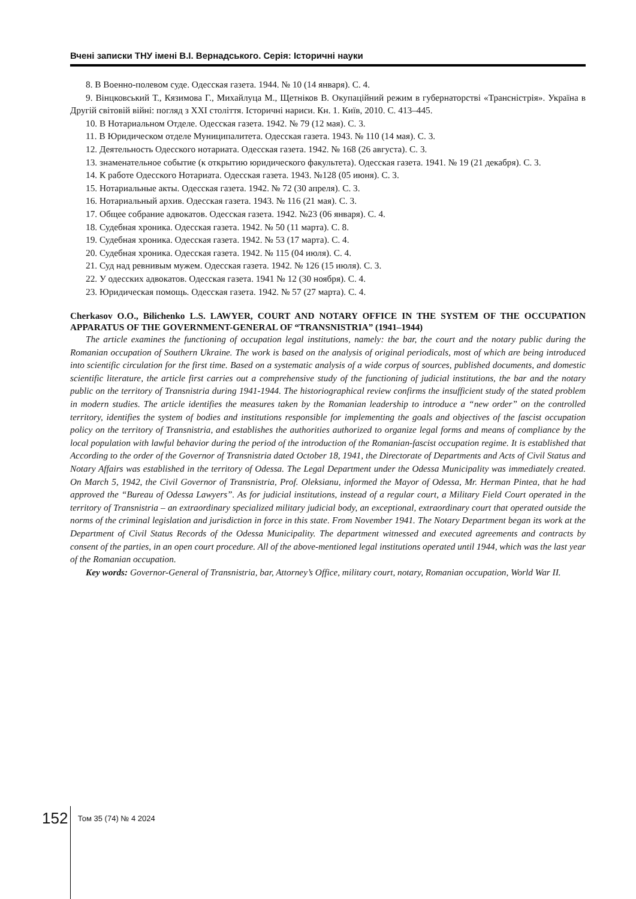Вчені записки ТНУ імені В.І. Вернадського. Серія: Історичні науки
8. В Военно-полевом суде. Одесская газета. 1944. № 10 (14 января). С. 4.
9. Вінцковський Т., Кязимова Г., Михайлуца М., Щетніков В. Окупаційний режим в губернаторстві «Трансністрія». Україна в Другій світовій війні: погляд з XXI століття. Історичні нариси. Кн. 1. Київ, 2010. С. 413–445.
10. В Нотариальном Отделе. Одесская газета. 1942. № 79 (12 мая). С. 3.
11. В Юридическом отделе Муниципалитета. Одесская газета. 1943. № 110 (14 мая). С. 3.
12. Деятельность Одесского нотариата. Одесская газета. 1942. № 168 (26 августа). С. 3.
13. знаменательное событие (к открытию юридического факультета). Одесская газета. 1941. № 19 (21 декабря). С. 3.
14. К работе Одесского Нотариата. Одесская газета. 1943. №128 (05 июня). С. 3.
15. Нотариальные акты. Одесская газета. 1942. № 72 (30 апреля). С. 3.
16. Нотариальный архив. Одесская газета. 1943. № 116 (21 мая). С. 3.
17. Общее собрание адвокатов. Одесская газета. 1942. №23 (06 января). С. 4.
18. Судебная хроника. Одесская газета. 1942. № 50 (11 марта). С. 8.
19. Судебная хроника. Одесская газета. 1942. № 53 (17 марта). С. 4.
20. Судебная хроника. Одесская газета. 1942. № 115 (04 июля). С. 4.
21. Суд над ревнивым мужем. Одесская газета. 1942. № 126 (15 июля). С. 3.
22. У одесских адвокатов. Одесская газета. 1941 № 12 (30 ноября). С. 4.
23. Юридическая помощь. Одесская газета. 1942. № 57 (27 марта). С. 4.
Cherkasov O.O., Bilichenko L.S. LAWYER, COURT AND NOTARY OFFICE IN THE SYSTEM OF THE OCCUPATION APPARATUS OF THE GOVERNMENT-GENERAL OF “TRANSNISTRIA” (1941–1944)
The article examines the functioning of occupation legal institutions, namely: the bar, the court and the notary public during the Romanian occupation of Southern Ukraine. The work is based on the analysis of original periodicals, most of which are being introduced into scientific circulation for the first time. Based on a systematic analysis of a wide corpus of sources, published documents, and domestic scientific literature, the article first carries out a comprehensive study of the functioning of judicial institutions, the bar and the notary public on the territory of Transnistria during 1941-1944. The historiographical review confirms the insufficient study of the stated problem in modern studies. The article identifies the measures taken by the Romanian leadership to introduce a “new order” on the controlled territory, identifies the system of bodies and institutions responsible for implementing the goals and objectives of the fascist occupation policy on the territory of Transnistria, and establishes the authorities authorized to organize legal forms and means of compliance by the local population with lawful behavior during the period of the introduction of the Romanian-fascist occupation regime. It is established that According to the order of the Governor of Transnistria dated October 18, 1941, the Directorate of Departments and Acts of Civil Status and Notary Affairs was established in the territory of Odessa. The Legal Department under the Odessa Municipality was immediately created. On March 5, 1942, the Civil Governor of Transnistria, Prof. Oleksianu, informed the Mayor of Odessa, Mr. Herman Pintea, that he had approved the “Bureau of Odessa Lawyers”. As for judicial institutions, instead of a regular court, a Military Field Court operated in the territory of Transnistria – an extraordinary specialized military judicial body, an exceptional, extraordinary court that operated outside the norms of the criminal legislation and jurisdiction in force in this state. From November 1941. The Notary Department began its work at the Department of Civil Status Records of the Odessa Municipality. The department witnessed and executed agreements and contracts by consent of the parties, in an open court procedure. All of the above-mentioned legal institutions operated until 1944, which was the last year of the Romanian occupation.
Key words: Governor-General of Transnistria, bar, Attorney’s Office, military court, notary, Romanian occupation, World War II.
152 Том 35 (74) № 4 2024